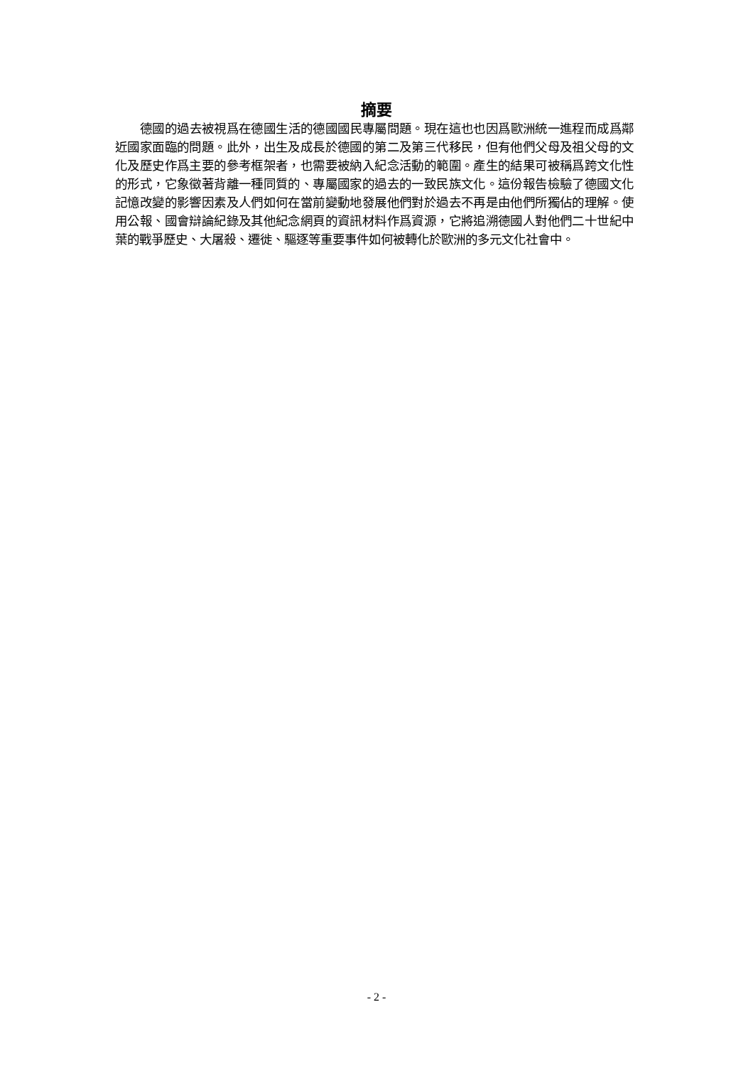摘要
德國的過去被視爲在德國生活的德國國民專屬問題。現在這也也因爲歐洲統一進程而成爲鄰近國家面臨的問題。此外，出生及成長於德國的第二及第三代移民，但有他們父母及祖父母的文化及歷史作爲主要的參考框架者，也需要被納入紀念活動的範圍。產生的結果可被稱爲跨文化性的形式，它象徵著背離一種同質的、專屬國家的過去的一致民族文化。這份報告檢驗了德國文化記憶改變的影響因素及人們如何在當前變動地發展他們對於過去不再是由他們所獨佔的理解。使用公報、國會辯論紀錄及其他紀念網頁的資訊材料作爲資源，它將追溯德國人對他們二十世紀中葉的戰爭歷史、大屠殺、遷徙、驅逐等重要事件如何被轉化於歐洲的多元文化社會中。
- 2 -